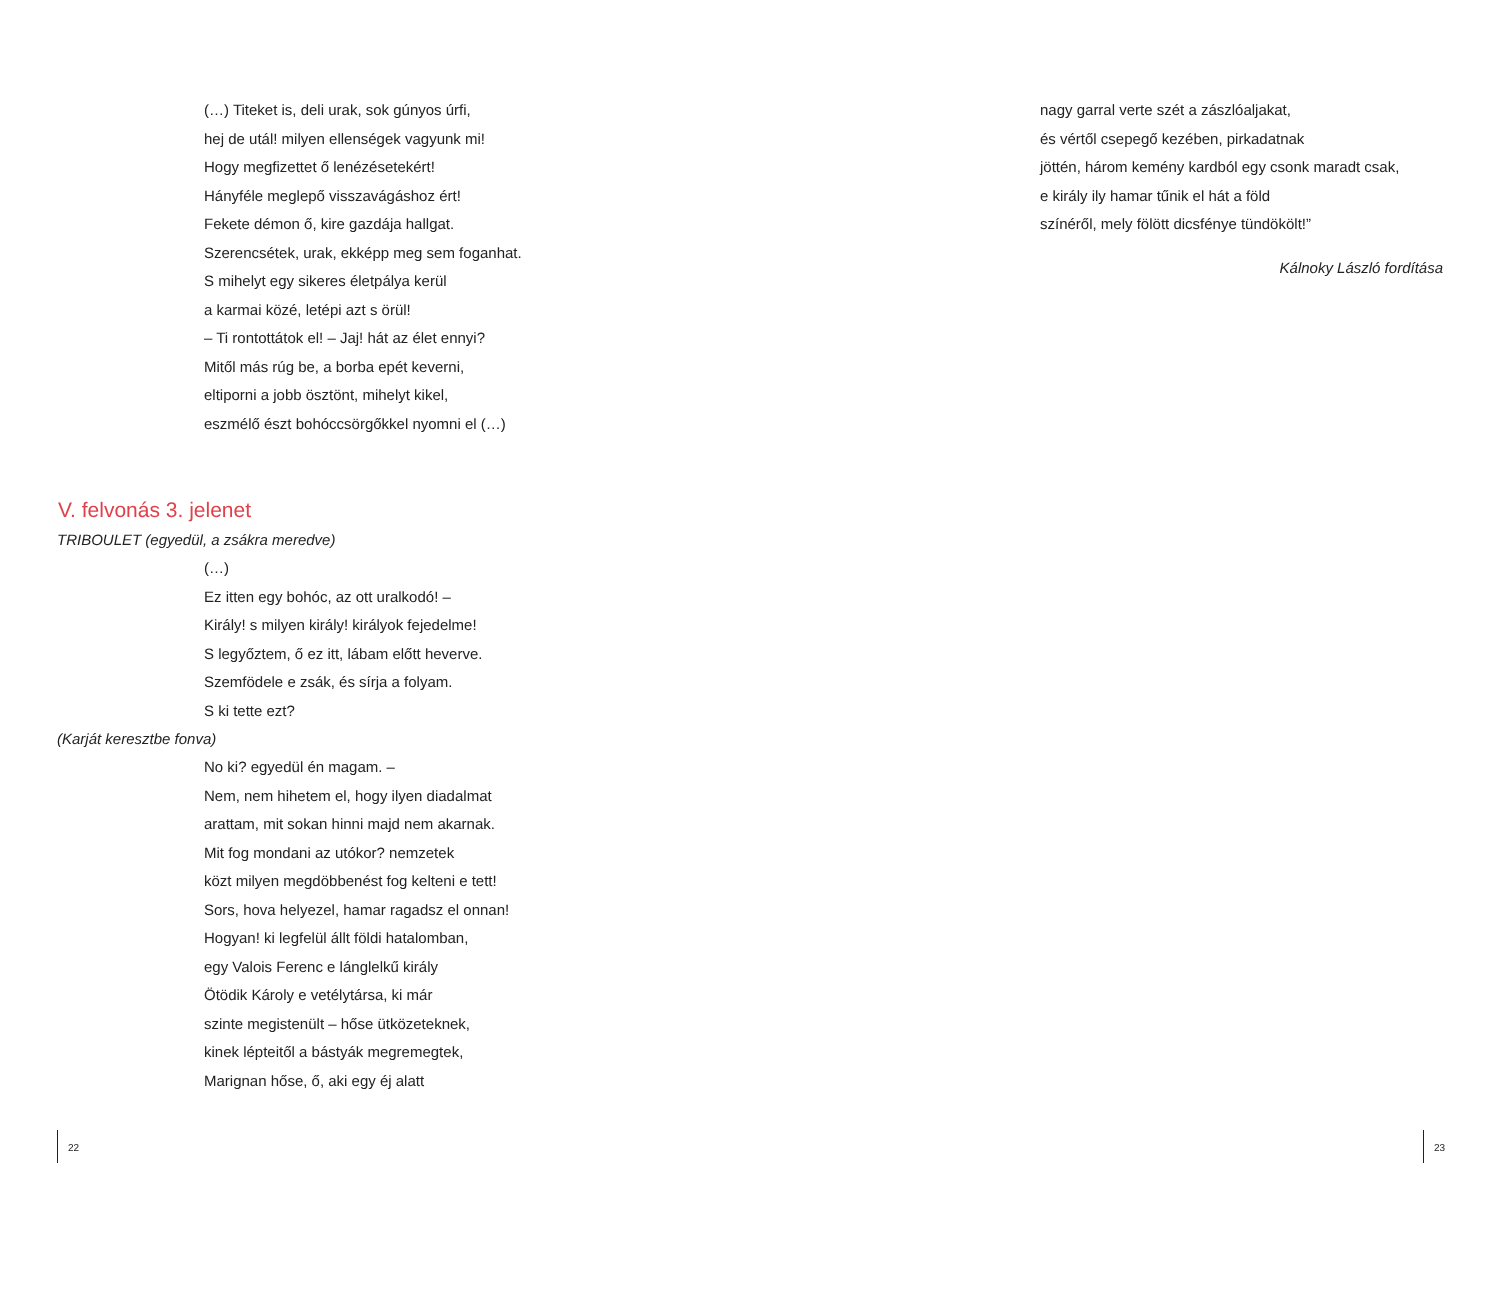(…) Titeket is, deli urak, sok gúnyos úrfi,
hej de utál! milyen ellenségek vagyunk mi!
Hogy megfizettet ő lenézésetekért!
Hányféle meglepő visszavágáshoz ért!
Fekete démon ő, kire gazdája hallgat.
Szerencsétek, urak, ekképp meg sem foganhat.
S mihelyt egy sikeres életpálya kerül
a karmai közé, letépi azt s örül!
– Ti rontottátok el! – Jaj! hát az élet ennyi?
Mitől más rúg be, a borba epét keverni,
eltiporni a jobb ösztönt, mihelyt kikel,
eszmélő észt bohóccsörgőkkel nyomni el (…)
V. felvonás 3. jelenet
TRIBOULET (egyedül, a zsákra meredve)
(…)
Ez itten egy bohóc, az ott uralkodó! –
Király! s milyen király! királyok fejedelme!
S legyőztem, ő ez itt, lábam előtt heverve.
Szemfödele e zsák, és sírja a folyam.
S ki tette ezt?
(Karját keresztbe fonva)
No ki? egyedül én magam. –
Nem, nem hihetem el, hogy ilyen diadalmat
arattam, mit sokan hinni majd nem akarnak.
Mit fog mondani az utókor? nemzetek
közt milyen megdöbbenést fog kelteni e tett!
Sors, hova helyezel, hamar ragadsz el onnan!
Hogyan! ki legfelül állt földi hatalomban,
egy Valois Ferenc e lánglelkű király
Ötödik Károly e vetélytársa, ki már
szinte megistenült – hőse ütközeteknek,
kinek lépteitől a bástyák megremegtek,
Marignan hőse, ő, aki egy éj alatt
22
nagy garral verte szét a zászlóaljakat,
és vértől csepegő kezében, pirkadatnak
jöttén, három kemény kardból egy csonk maradt csak,
e király ily hamar tűnik el hát a föld
színéről, mely fölött dicsfénye tündökölt!”
Kálnoky László fordítása
23